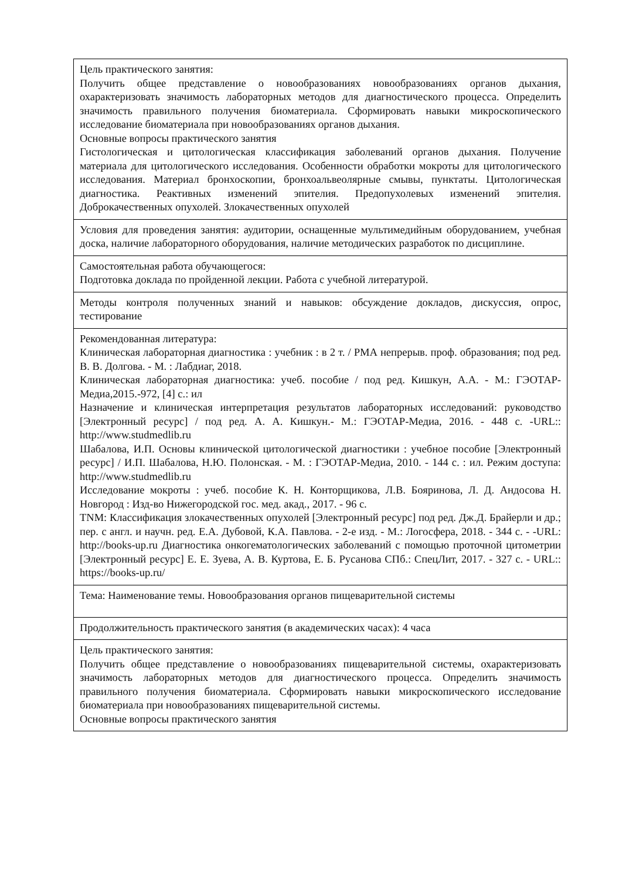| Цель практического занятия: Получить общее представление о новообразованиях новообразованиях органов дыхания, охарактеризовать значимость лабораторных методов для диагностического процесса. Определить значимость правильного получения биоматериала. Сформировать навыки микроскопического исследование биоматериала при новообразованиях органов дыхания. Основные вопросы практического занятия Гистологическая и цитологическая классификация заболеваний органов дыхания. Получение материала для цитологического исследования. Особенности обработки мокроты для цитологического исследования. Материал бронхоскопии, бронхоальвеолярные смывы, пунктаты. Цитологическая диагностика. Реактивных изменений эпителия. Предопухолевых изменений эпителия. Доброкачественных опухолей. Злокачественных опухолей |
| Условия для проведения занятия: аудитории, оснащенные мультимедийным оборудованием, учебная доска, наличие лабораторного оборудования, наличие методических разработок по дисциплине. |
| Самостоятельная работа обучающегося: Подготовка доклада по пройденной лекции. Работа с учебной литературой. |
| Методы контроля полученных знаний и навыков: обсуждение докладов, дискуссия, опрос, тестирование |
| Рекомендованная литература: Клиническая лабораторная диагностика : учебник : в 2 т. / РМА непрерыв. проф. образования; под ред. В. В. Долгова. - М. : Лабдиаг, 2018. Клиническая лабораторная диагностика: учеб. пособие / под ред. Кишкун, А.А. - М.: ГЭОТАР-Медиа,2015.-972, [4] с.: ил Назначение и клиническая интерпретация результатов лабораторных исследований: руководство [Электронный ресурс] / под ред. А. А. Кишкун.- М.: ГЭОТАР-Медиа, 2016. - 448 с. -URL:: http://www.studmedlib.ru Шабалова, И.П. Основы клинической цитологической диагностики : учебное пособие [Электронный ресурс] / И.П. Шабалова, Н.Ю. Полонская. - М. : ГЭОТАР-Медиа, 2010. - 144 с. : ил. Режим доступа: http://www.studmedlib.ru Исследование мокроты : учеб. пособие К. Н. Конторщикова, Л.В. Бояринова, Л. Д. Андосова Н. Новгород : Изд-во Нижегородской гос. мед. акад., 2017. - 96 с. TNM: Классификация злокачественных опухолей [Электронный ресурс] под ред. Дж.Д. Брайерли и др.; пер. с англ. и научн. ред. Е.А. Дубовой, К.А. Павлова. - 2-е изд. - М.: Логосфера, 2018. - 344 с. - -URL: http://books-up.ru Диагностика онкогематологических заболеваний с помощью проточной цитометрии [Электронный ресурс] Е. Е. Зуева, А. В. Куртова, Е. Б. Русанова СПб.: СпецЛит, 2017. - 327 с. - URL:: https://books-up.ru/ |
| Тема: Наименование темы. Новообразования органов пищеварительной системы |
| Продолжительность практического занятия (в академических часах): 4 часа |
| Цель практического занятия: Получить общее представление о новообразованиях пищеварительной системы, охарактеризовать значимость лабораторных методов для диагностического процесса. Определить значимость правильного получения биоматериала. Сформировать навыки микроскопического исследование биоматериала при новообразованиях пищеварительной системы. Основные вопросы практического занятия |